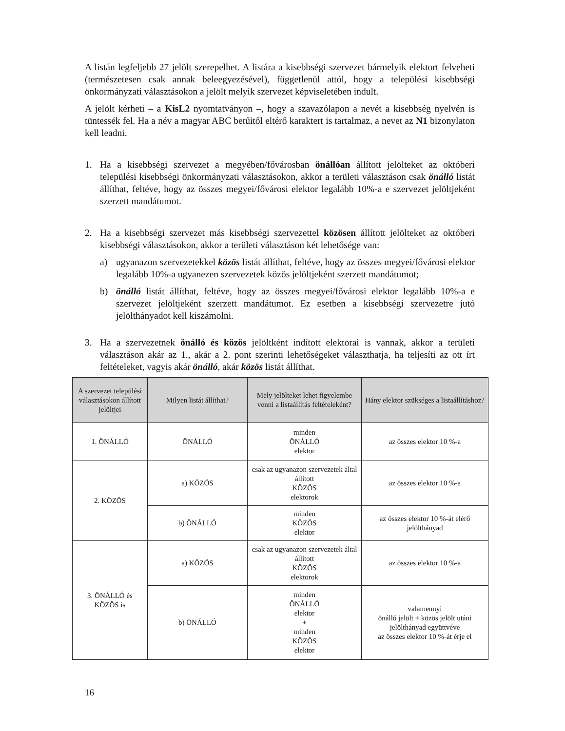A listán legfeljebb 27 jelölt szerepelhet. A listára a kisebbségi szervezet bármelyik elektort felveheti (természetesen csak annak beleegyezésével), függetlenül attól, hogy a települési kisebbségi önkormányzati választásokon a jelölt melyik szervezet képviseletében indult.
A jelölt kérheti – a KisL2 nyomtatványon –, hogy a szavazólapon a nevét a kisebbség nyelvén is tüntessék fel. Ha a név a magyar ABC betűitől eltérő karaktert is tartalmaz, a nevet az N1 bizonylaton kell leadni.
1. Ha a kisebbségi szervezet a megyében/fővárosban önállóan állított jelölteket az októberi települési kisebbségi önkormányzati választásokon, akkor a területi választáson csak önálló listát állíthat, feltéve, hogy az összes megyei/fővárosi elektor legalább 10%-a e szervezet jelöltjeként szerzett mandátumot.
2. Ha a kisebbségi szervezet más kisebbségi szervezettel közösen állított jelölteket az októberi kisebbségi választásokon, akkor a területi választáson két lehetősége van:
a) ugyanazon szervezetekkel közös listát állíthat, feltéve, hogy az összes megyei/fővárosi elektor legalább 10%-a ugyanezen szervezetek közös jelöltjeként szerzett mandátumot;
b) önálló listát állíthat, feltéve, hogy az összes megyei/fővárosi elektor legalább 10%-a e szervezet jelöltjeként szerzett mandátumot. Ez esetben a kisebbségi szervezetre jutó jelölthányadot kell kiszámolni.
3. Ha a szervezetnek önálló és közös jelöltként indított elektorai is vannak, akkor a területi választáson akár az 1., akár a 2. pont szerinti lehetőségeket választhatja, ha teljesíti az ott írt feltételeket, vagyis akár önálló, akár közös listát állíthat.
| A szervezet települési választásokon állított jelöltjei | Milyen listát állíthat? | Mely jelölteket lehet figyelembe venni a listaállítás feltételeként? | Hány elektor szükséges a listaállításhoz? |
| --- | --- | --- | --- |
| 1. ÖNÁLLÓ | ÖNÁLLÓ | minden ÖNÁLLÓ elektor | az összes elektor 10 %-a |
| 2. KÖZÖS | a) KÖZÖS | csak az ugyanazon szervezetek által állított KÖZÖS elektorok | az összes elektor 10 %-a |
| | b) ÖNÁLLÓ | minden KÖZÖS elektor | az összes elektor 10 %-át elérő jelölthányad |
| 3. ÖNÁLLÓ és KÖZÖS is | a) KÖZÖS | csak az ugyanazon szervezetek által állított KÖZÖS elektorok | az összes elektor 10 %-a |
| | b) ÖNÁLLÓ | minden ÖNÁLLÓ elektor + minden KÖZÖS elektor | valamennyi önálló jelölt + közös jelölt utáni jelölthányad együttvéve az összes elektor 10 %-át érje el |
16